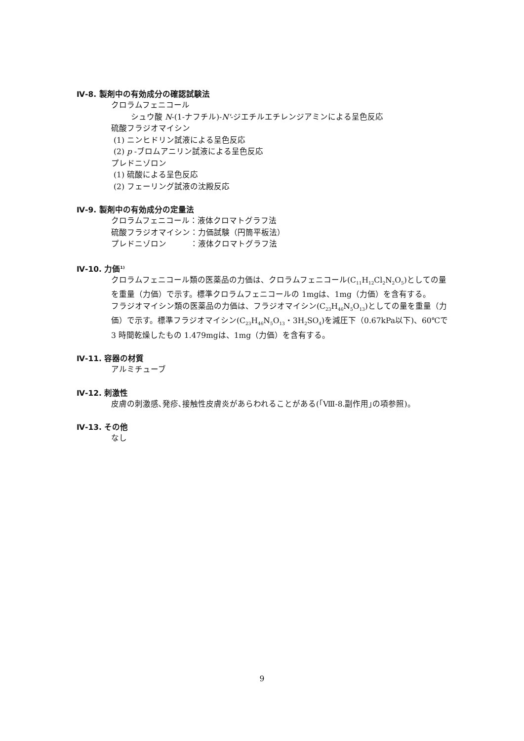Ⅳ-8. 製剤中の有効成分の確認試験法
クロラムフェニコール
シュウ酸 N-(1-ナフチル)-N'-ジエチルエチレンジアミンによる呈色反応
硫酸フラジオマイシン
(1) ニンヒドリン試液による呈色反応
(2) p -ブロムアニリン試液による呈色反応
プレドニゾロン
(1) 硫酸による呈色反応
(2) フェーリング試液の沈殿反応
Ⅳ-9. 製剤中の有効成分の定量法
クロラムフェニコール：液体クロマトグラフ法
硫酸フラジオマイシン：力価試験（円筒平板法）
プレドニゾロン　　　：液体クロマトグラフ法
Ⅳ-10. 力価<sup>1)</sup>
クロラムフェニコール類の医薬品の力価は、クロラムフェニコール(C<sub>11</sub>H<sub>12</sub>Cl<sub>2</sub>N<sub>2</sub>O<sub>5</sub>)としての量を重量（力価）で示す。標準クロラムフェニコールの 1mgは、1mg（力価）を含有する。
フラジオマイシン類の医薬品の力価は、フラジオマイシン(C<sub>23</sub>H<sub>46</sub>N<sub>5</sub>O<sub>13</sub>)としての量を重量（力価）で示す。標準フラジオマイシン(C<sub>23</sub>H<sub>46</sub>N<sub>5</sub>O<sub>13</sub>・3H<sub>2</sub>SO<sub>4</sub>)を減圧下（0.67kPa以下)、60℃で 3 時間乾燥したもの 1.479mgは、1mg（力価）を含有する。
Ⅳ-11. 容器の材質
アルミチューブ
Ⅳ-12. 刺激性
皮膚の刺激感､発疹､接触性皮膚炎があらわれることがある(｢Ⅷ-8.副作用｣の項参照)。
Ⅳ-13. その他
なし
9